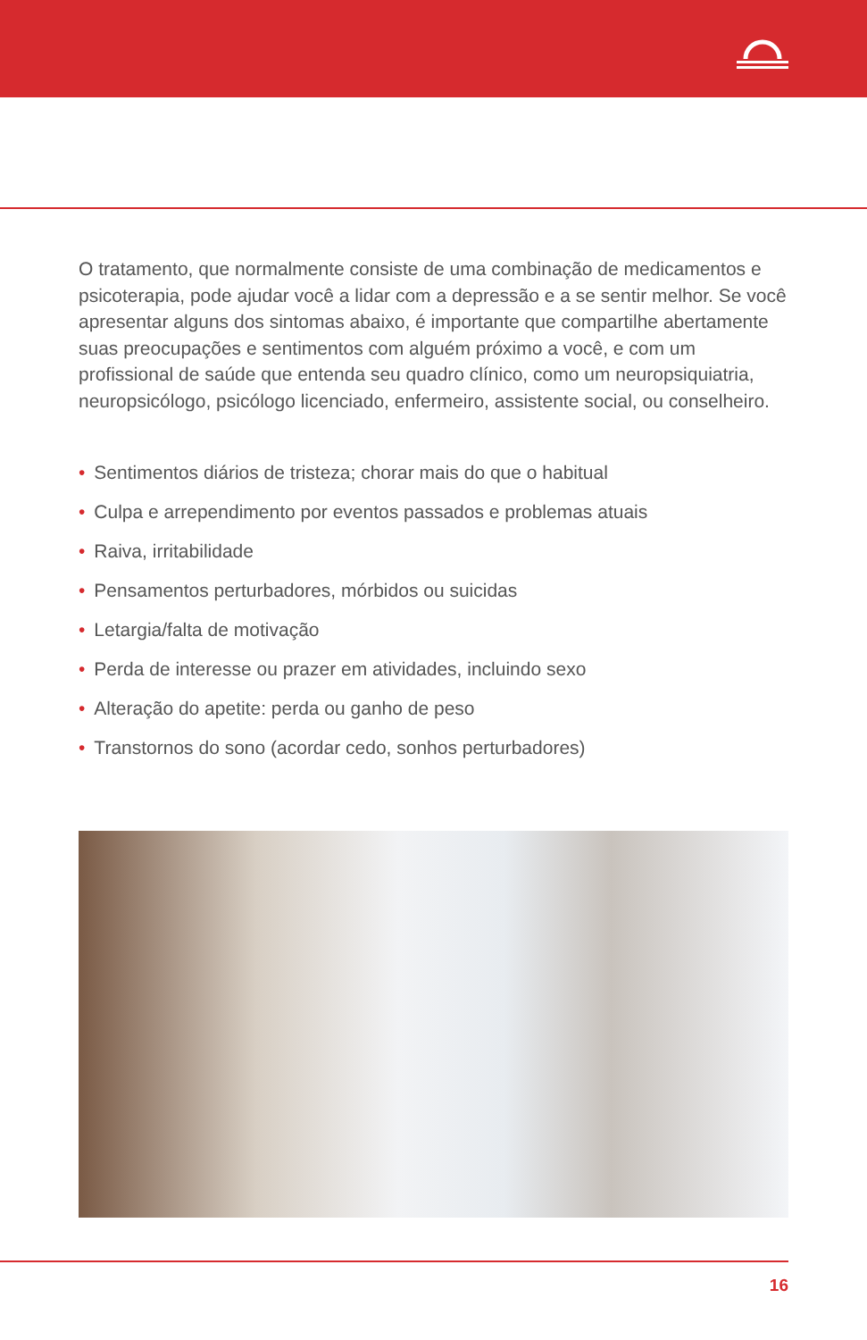O tratamento, que normalmente consiste de uma combinação de medicamentos e psicoterapia, pode ajudar você a lidar com a depressão e a se sentir melhor. Se você apresentar alguns dos sintomas abaixo, é importante que compartilhe abertamente suas preocupações e sentimentos com alguém próximo a você, e com um profissional de saúde que entenda seu quadro clínico, como um neuropsiquiatria, neuropsicólogo, psicólogo licenciado, enfermeiro, assistente social, ou conselheiro.
• Sentimentos diários de tristeza; chorar mais do que o habitual
• Culpa e arrependimento por eventos passados e problemas atuais
• Raiva, irritabilidade
• Pensamentos perturbadores, mórbidos ou suicidas
• Letargia/falta de motivação
• Perda de interesse ou prazer em atividades, incluindo sexo
• Alteração do apetite: perda ou ganho de peso
• Transtornos do sono (acordar cedo, sonhos perturbadores)
16